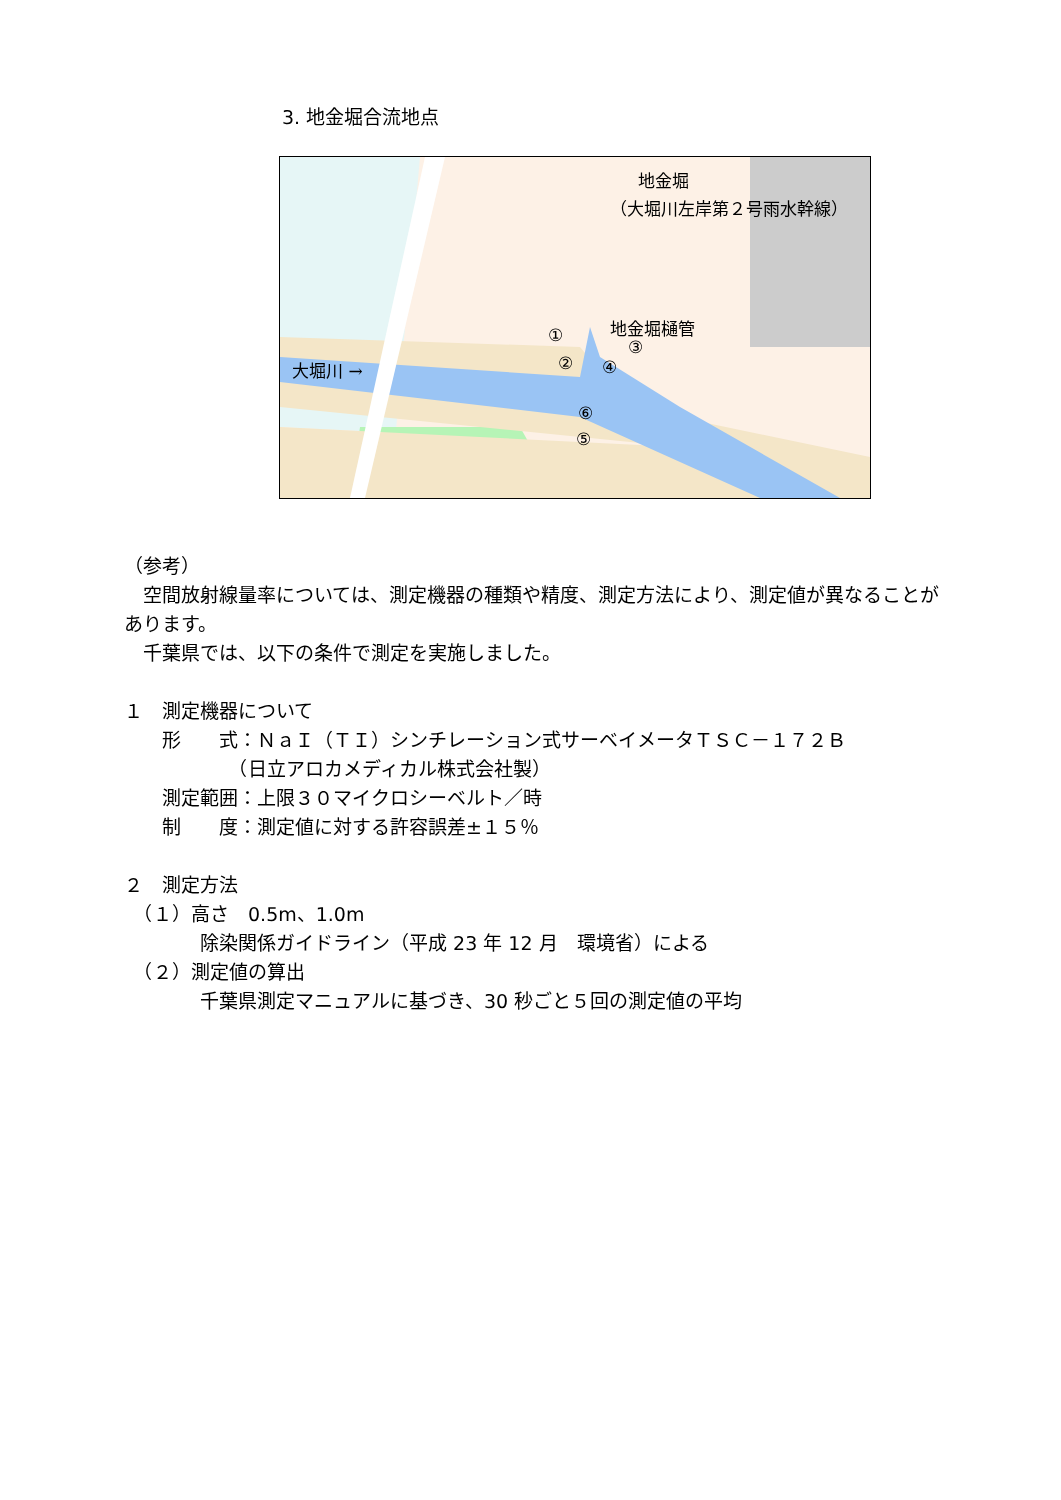3. 地金堀合流地点
地金堀
（大堀川左岸第２号雨水幹線）
地金堀樋管 ①
②
③
④
⑤
⑥
大堀川 →
（参考）
　空間放射線量率については、測定機器の種類や精度、測定方法により、測定値が異なることがあります。
　千葉県では、以下の条件で測定を実施しました。
１　測定機器について
　　形　　式：ＮａＩ（ＴＩ）シンチレーション式サーベイメータＴＳＣ－１７２Ｂ
　　　　　　（日立アロカメディカル株式会社製）
　　測定範囲：上限３０マイクロシーベルト／時
　　制　　度：測定値に対する許容誤差±１５％
２　測定方法
　（１）高さ　0.5m、1.0m
　　　　除染関係ガイドライン（平成 23 年 12 月　環境省）による
　（２）測定値の算出
　　　　千葉県測定マニュアルに基づき、30 秒ごと５回の測定値の平均